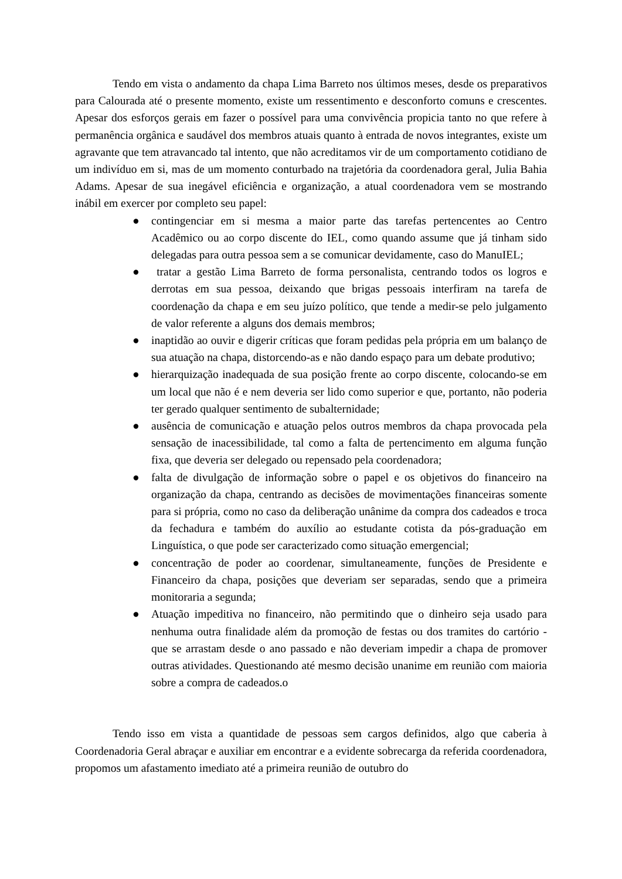Tendo em vista o andamento da chapa Lima Barreto nos últimos meses, desde os preparativos para Calourada até o presente momento, existe um ressentimento e desconforto comuns e crescentes. Apesar dos esforços gerais em fazer o possível para uma convivência propicia tanto no que refere à permanência orgânica e saudável dos membros atuais quanto à entrada de novos integrantes, existe um agravante que tem atravancado tal intento, que não acreditamos vir de um comportamento cotidiano de um indivíduo em si, mas de um momento conturbado na trajetória da coordenadora geral, Julia Bahia Adams. Apesar de sua inegável eficiência e organização, a atual coordenadora vem se mostrando inábil em exercer por completo seu papel:
● contingenciar em si mesma a maior parte das tarefas pertencentes ao Centro Acadêmico ou ao corpo discente do IEL, como quando assume que já tinham sido delegadas para outra pessoa sem a se comunicar devidamente, caso do ManuIEL;
● tratar a gestão Lima Barreto de forma personalista, centrando todos os logros e derrotas em sua pessoa, deixando que brigas pessoais interfiram na tarefa de coordenação da chapa e em seu juízo político, que tende a medir-se pelo julgamento de valor referente a alguns dos demais membros;
● inaptidão ao ouvir e digerir críticas que foram pedidas pela própria em um balanço de sua atuação na chapa, distorcendo-as e não dando espaço para um debate produtivo;
● hierarquização inadequada de sua posição frente ao corpo discente, colocando-se em um local que não é e nem deveria ser lido como superior e que, portanto, não poderia ter gerado qualquer sentimento de subalternidade;
● ausência de comunicação e atuação pelos outros membros da chapa provocada pela sensação de inacessibilidade, tal como a falta de pertencimento em alguma função fixa, que deveria ser delegado ou repensado pela coordenadora;
● falta de divulgação de informação sobre o papel e os objetivos do financeiro na organização da chapa, centrando as decisões de movimentações financeiras somente para si própria, como no caso da deliberação unânime da compra dos cadeados e troca da fechadura e também do auxílio ao estudante cotista da pós-graduação em Linguística, o que pode ser caracterizado como situação emergencial;
● concentração de poder ao coordenar, simultaneamente, funções de Presidente e Financeiro da chapa, posições que deveriam ser separadas, sendo que a primeira monitoraria a segunda;
● Atuação impeditiva no financeiro, não permitindo que o dinheiro seja usado para nenhuma outra finalidade além da promoção de festas ou dos tramites do cartório - que se arrastam desde o ano passado e não deveriam impedir a chapa de promover outras atividades. Questionando até mesmo decisão unanime em reunião com maioria sobre a compra de cadeados.o
Tendo isso em vista a quantidade de pessoas sem cargos definidos, algo que caberia à Coordenadoria Geral abraçar e auxiliar em encontrar e a evidente sobrecarga da referida coordenadora, propomos um afastamento imediato até a primeira reunião de outubro do